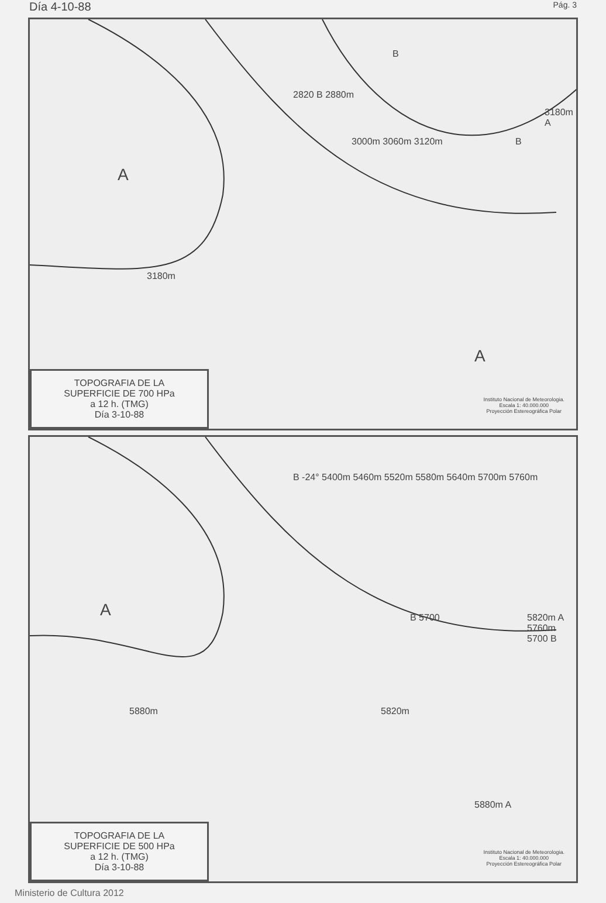Día 4-10-88 Pág. 3
A
2820 B 2880m
3000m 3060m 3120m B
3180m A
3180m
A
B
TOPOGRAFIA DE LA
SUPERFICIE DE 700 HPa
a 12 h. (TMG)
Día 3-10-88
Instituto Nacional de Meteorologia.
Escala 1: 40.000.000
Proyección Estereográfica Polar
A
B -24° 5400m 5460m 5520m 5580m 5640m 5700m 5760m
B 5700 5820m A 5760m 5700 B
5880m 5820m
5880m A
TOPOGRAFIA DE LA
SUPERFICIE DE 500 HPa
a 12 h. (TMG)
Día 3-10-88
Instituto Nacional de Meteorologia.
Escala 1: 40.000.000
Proyección Estereográfica Polar
Ministerio de Cultura 2012